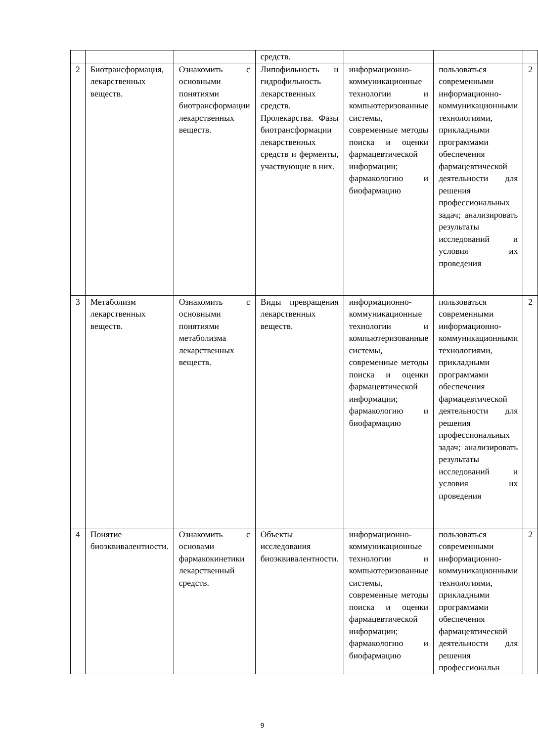| | | | средств. | | | |
| 2 | Биотрансформация, лекарственных веществ. | Ознакомить с основными понятиями биотрансформации лекарственных веществ. | Липофильность и гидрофильность лекарственных средств. Пролекарства. Фазы биотрансформации лекарственных средств и ферменты, участвующие в них. | информационно-коммуникационные технологии и компьютеризованные системы, современные методы поиска и оценки фармацевтической информации; фармакологию и биофармацию | пользоваться современными информационно-коммуникационными технологиями, прикладными программами обеспечения фармацевтической деятельности для решения профессиональных задач; анализировать результаты исследований и условия их проведения | 2 |
| 3 | Метаболизм лекарственных веществ. | Ознакомить с основными понятиями метаболизма лекарственных веществ. | Виды превращения лекарственных веществ. | информационно-коммуникационные технологии и компьютеризованные системы, современные методы поиска и оценки фармацевтической информации; фармакологию и биофармацию | пользоваться современными информационно-коммуникационными технологиями, прикладными программами обеспечения фармацевтической деятельности для решения профессиональных задач; анализировать результаты исследований и условия их проведения | 2 |
| 4 | Понятие биоэквивалентности. | Ознакомить с основами фармакокинетики лекарственный средств. | Объекты исследования биоэквивалентности. | информационно-коммуникационные технологии и компьютеризованные системы, современные методы поиска и оценки фармацевтической информации; фармакологию и биофармацию | пользоваться современными информационно-коммуникационными технологиями, прикладными программами обеспечения фармацевтической деятельности для решения профессиональн | 2 |
9